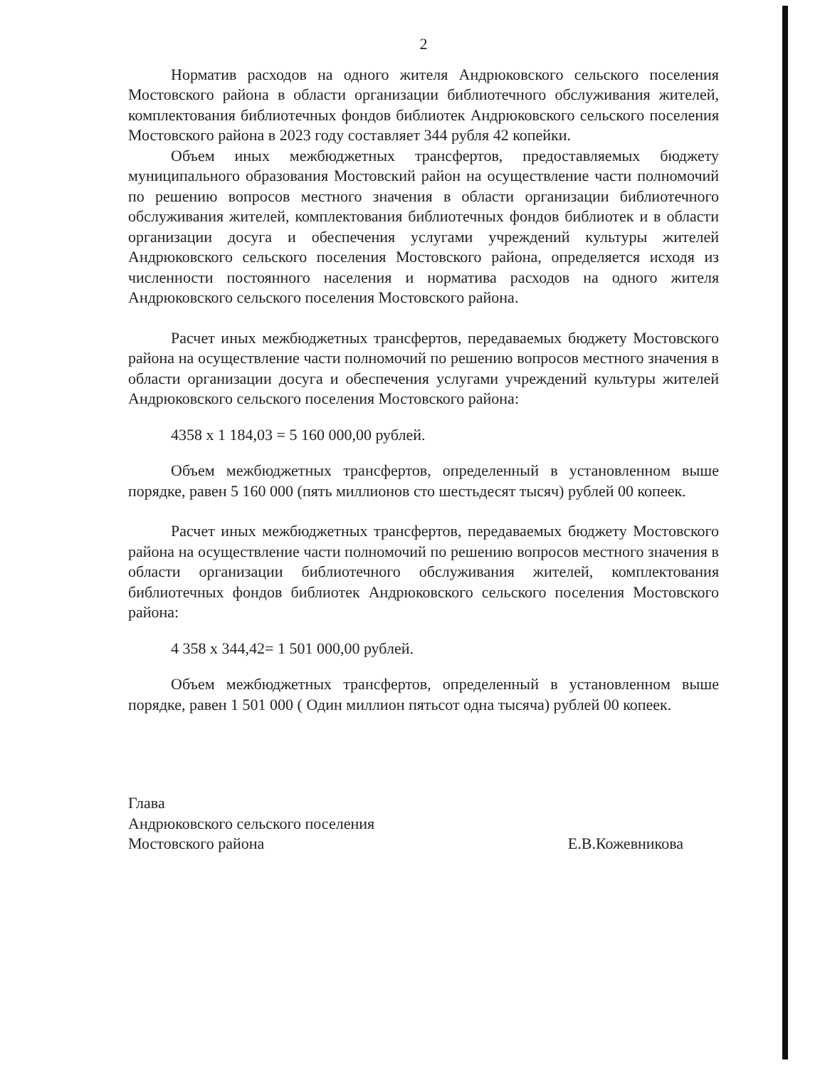2
Норматив расходов на одного жителя Андрюковского сельского поселения Мостовского района в области организации библиотечного обслуживания жителей, комплектования библиотечных фондов библиотек Андрюковского сельского поселения Мостовского района в 2023 году составляет 344 рубля 42 копейки.
Объем иных межбюджетных трансфертов, предоставляемых бюджету муниципального образования Мостовский район на осуществление части полномочий по решению вопросов местного значения в области организации библиотечного обслуживания жителей, комплектования библиотечных фондов библиотек и в области организации досуга и обеспечения услугами учреждений культуры жителей Андрюковского сельского поселения Мостовского района, определяется исходя из численности постоянного населения и норматива расходов на одного жителя Андрюковского сельского поселения Мостовского района.
Расчет иных межбюджетных трансфертов, передаваемых бюджету Мостовского района на осуществление части полномочий по решению вопросов местного значения в области организации досуга и обеспечения услугами учреждений культуры жителей Андрюковского сельского поселения Мостовского района:
4358 х 1 184,03 = 5 160 000,00 рублей.
Объем межбюджетных трансфертов, определенный в установленном выше порядке, равен 5 160 000 (пять миллионов сто шестьдесят тысяч) рублей 00 копеек.
Расчет иных межбюджетных трансфертов, передаваемых бюджету Мостовского района на осуществление части полномочий по решению вопросов местного значения в области организации библиотечного обслуживания жителей, комплектования библиотечных фондов библиотек Андрюковского сельского поселения Мостовского района:
4 358 х 344,42= 1 501 000,00 рублей.
Объем межбюджетных трансфертов, определенный в установленном выше порядке, равен 1 501 000 ( Один миллион пятьсот одна тысяча) рублей 00 копеек.
Глава
Андрюковского сельского поселения
Мостовского района
Е.В.Кожевникова